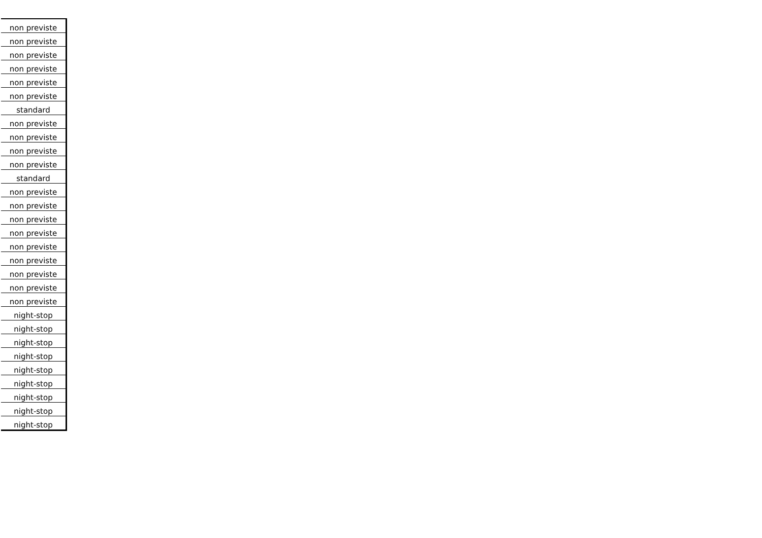| non previste |
| non previste |
| non previste |
| non previste |
| non previste |
| non previste |
| standard |
| non previste |
| non previste |
| non previste |
| non previste |
| standard |
| non previste |
| non previste |
| non previste |
| non previste |
| non previste |
| non previste |
| non previste |
| non previste |
| non previste |
| night-stop |
| night-stop |
| night-stop |
| night-stop |
| night-stop |
| night-stop |
| night-stop |
| night-stop |
| night-stop |